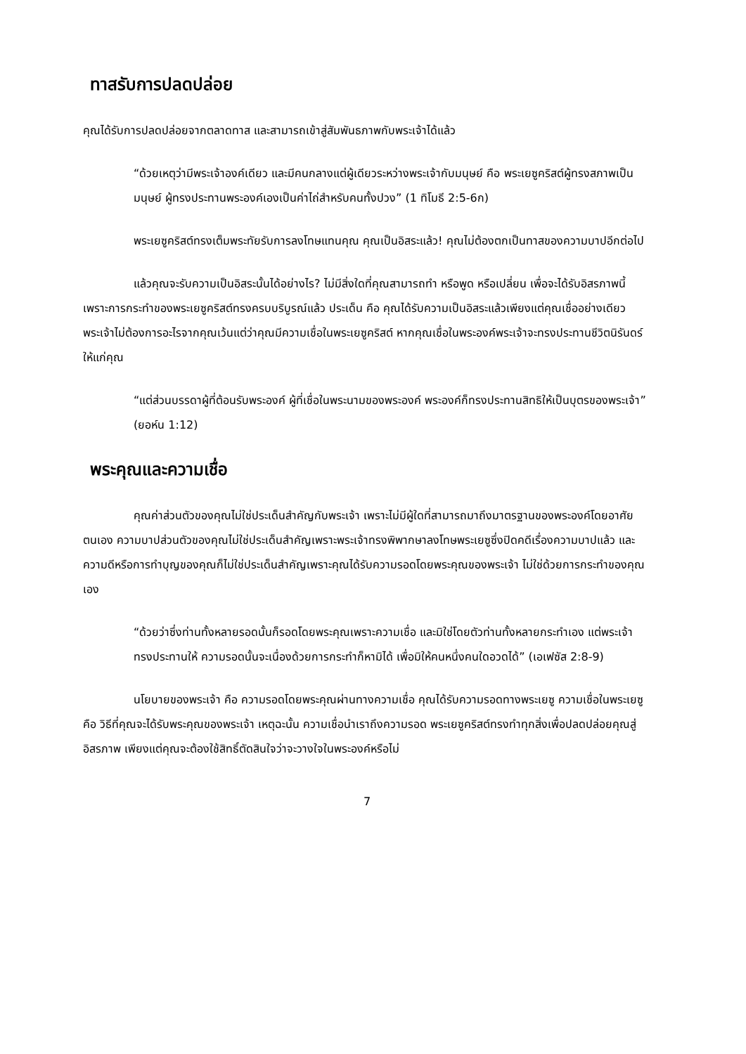ทาสรับการปลดปล่อย
คุณได้รับการปลดปล่อยจากตลาดทาส และสามารถเข้าสู่สัมพันธภาพกับพระเจ้าได้แล้ว
“ด้วยเหตุว่ามีพระเจ้าองค์เดียว และมีคนกลางแต่ผู้เดียวระหว่างพระเจ้ากับมนุษย์ คือ พระเยซูคริสต์ผู้ทรงสภาพเป็นมนุษย์ ผู้ทรงประทานพระองค์เองเป็นค่าไถ่สำหรับคนทั้งปวง” (1 ทิโมธี 2:5-6ก)
พระเยซูคริสต์ทรงเต็มพระทัยรับการลงโทษแทนคุณ คุณเป็นอิสระแล้ว! คุณไม่ต้องตกเป็นทาสของความบาปอีกต่อไป
แล้วคุณจะรับความเป็นอิสระนั้นได้อย่างไร? ไม่มีสิ่งใดที่คุณสามารถทำ หรือพูด หรือเปลี่ยน เพื่อจะได้รับอิสรภาพนี้ เพราะการกระทำของพระเยซูคริสต์ทรงครบบริบูรณ์แล้ว ประเด็น คือ คุณได้รับความเป็นอิสระแล้วเพียงแต่คุณเชื่ออย่างเดียว พระเจ้าไม่ต้องการอะไรจากคุณเว้นแต่ว่าคุณมีความเชื่อในพระเยซูคริสต์ หากคุณเชื่อในพระองค์พระเจ้าจะทรงประทานชีวิตนิรันดร์ให้แก่คุณ
“แต่ส่วนบรรดาผู้ที่ต้อนรับพระองค์ ผู้ที่เชื่อในพระนามของพระองค์ พระองค์ก็ทรงประทานสิทธิให้เป็นบุตรของพระเจ้า” (ยอห์น 1:12)
พระคุณและความเชื่อ
คุณค่าส่วนตัวของคุณไม่ใช่ประเด็นสำคัญกับพระเจ้า เพราะไม่มีผู้ใดที่สามารถมาถึงมาตรฐานของพระองค์โดยอาศัยตนเอง ความบาปส่วนตัวของคุณไม่ใช่ประเด็นสำคัญเพราะพระเจ้าทรงพิพากษาลงโทษพระเยซูซึ่งปิดคดีเรื่องความบาปแล้ว และความดีหรือการทำบุญของคุณก็ไม่ใช่ประเด็นสำคัญเพราะคุณได้รับความรอดโดยพระคุณของพระเจ้า ไม่ใช่ด้วยการกระทำของคุณเอง
“ด้วยว่าซึ่งท่านทั้งหลายรอดนั้นก็รอดโดยพระคุณเพราะความเชื่อ และมิใช่โดยตัวท่านทั้งหลายกระทำเอง แต่พระเจ้าทรงประทานให้ ความรอดนั้นจะเนื่องด้วยการกระทำก็หามิได้ เพื่อมิให้คนหนึ่งคนใดอวดได้” (เอเฟซัส 2:8-9)
นโยบายของพระเจ้า คือ ความรอดโดยพระคุณผ่านทางความเชื่อ คุณได้รับความรอดทางพระเยซู ความเชื่อในพระเยซู คือ วิธีที่คุณจะได้รับพระคุณของพระเจ้า เหตุฉะนั้น ความเชื่อนำเราถึงความรอด พระเยซูคริสต์ทรงทำทุกสิ่งเพื่อปลดปล่อยคุณสู่อิสรภาพ เพียงแต่คุณจะต้องใช้สิทธิ์ตัดสินใจว่าจะวางใจในพระองค์หรือไม่
7